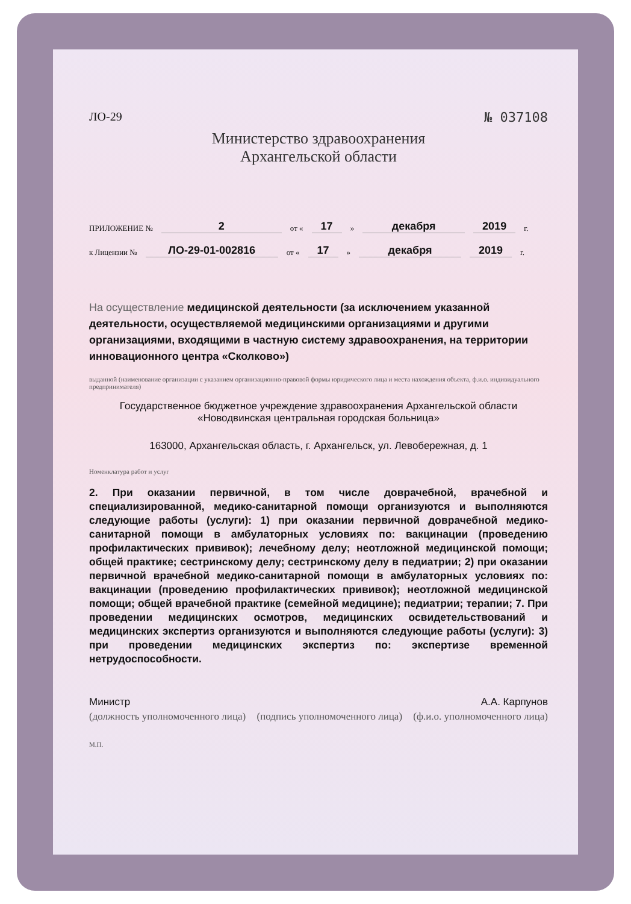ЛО-29 № 037108
Министерство здравоохранения
Архангельской области
ПРИЛОЖЕНИЕ № 2 от « 17 » декабря 2019 г.
к Лицензии № ЛО-29-01-002816 от « 17 » декабря 2019 г.
На осуществление медицинской деятельности (за исключением указанной деятельности, осуществляемой медицинскими организациями и другими организациями, входящими в частную систему здравоохранения, на территории инновационного центра «Сколково»)
выданной (наименование организации с указанием организационно-правовой формы юридического лица и места нахождения объекта, ф.и.о. индивидуального предпринимателя)
Государственное бюджетное учреждение здравоохранения Архангельской области «Новодвинская центральная городская больница»
163000, Архангельская область, г. Архангельск, ул. Левобережная, д. 1
Номенклатура работ и услуг
2. При оказании первичной, в том числе доврачебной, врачебной и специализированной, медико-санитарной помощи организуются и выполняются следующие работы (услуги): 1) при оказании первичной доврачебной медико-санитарной помощи в амбулаторных условиях по: вакцинации (проведению профилактических прививок); лечебному делу; неотложной медицинской помощи; общей практике; сестринскому делу; сестринскому делу в педиатрии; 2) при оказании первичной врачебной медико-санитарной помощи в амбулаторных условиях по: вакцинации (проведению профилактических прививок); неотложной медицинской помощи; общей врачебной практике (семейной медицине); педиатрии; терапии; 7. При проведении медицинских осмотров, медицинских освидетельствований и медицинских экспертиз организуются и выполняются следующие работы (услуги): 3) при проведении медицинских экспертиз по: экспертизе временной нетрудоспособности.
Министр А.А. Карпунов
(должность уполномоченного лица) (подпись уполномоченного лица) (ф.и.о. уполномоченного лица)
М.П.